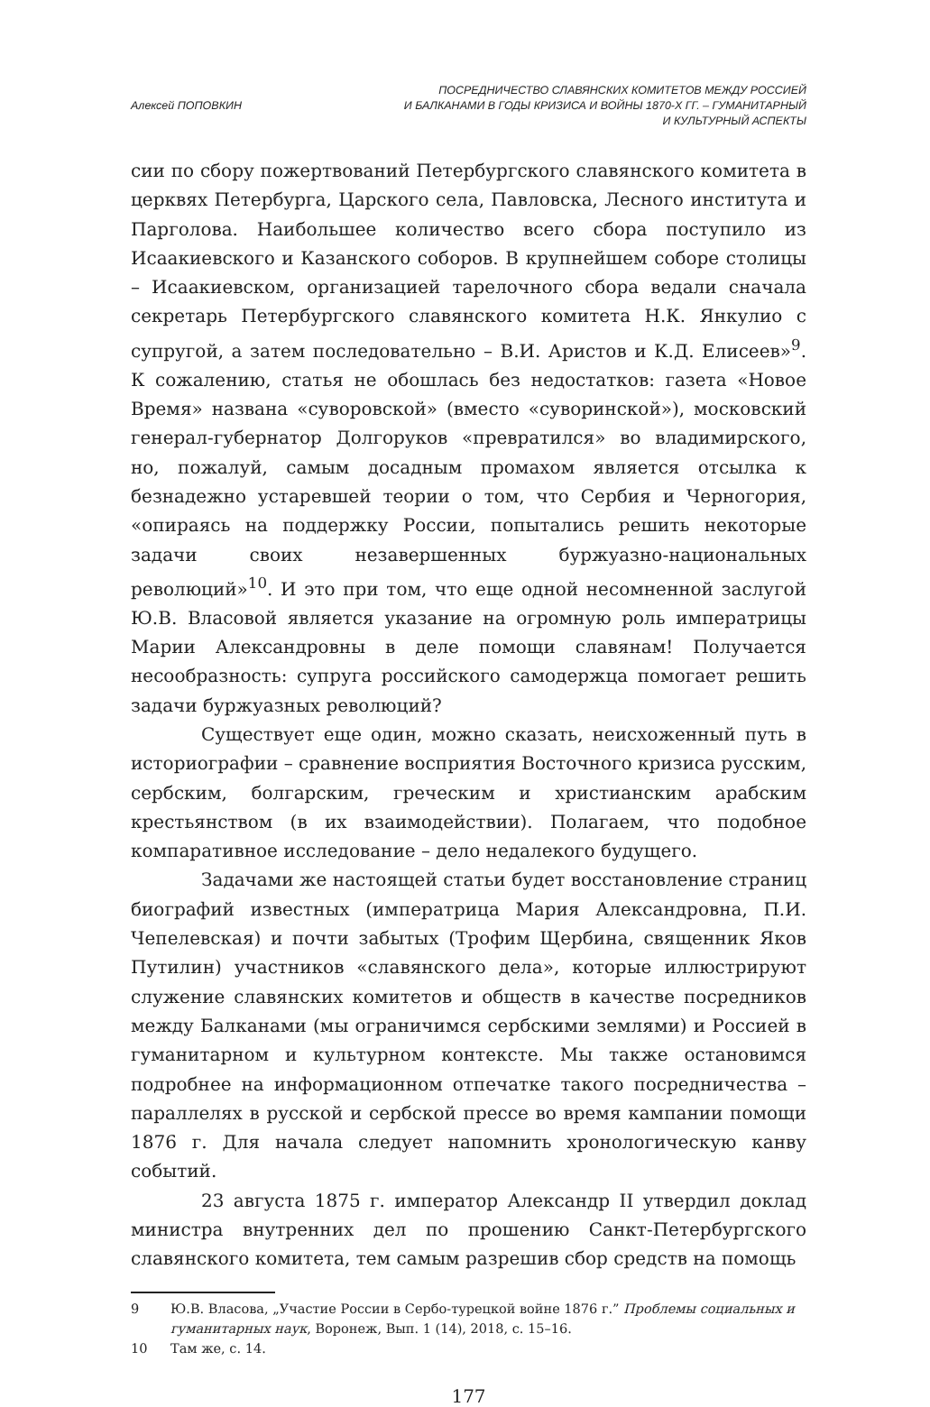Алексей ПОПОВКИН ПОСРЕДНИЧЕСТВО СЛАВЯНСКИХ КОМИТЕТОВ МЕЖДУ РОССИЕЙ
И БАЛКАНАМИ В ГОДЫ КРИЗИСА И ВОЙНЫ 1870-Х ГГ. – ГУМАНИТАРНЫЙ
И КУЛЬТУРНЫЙ АСПЕКТЫ
сии по сбору пожертвований Петербургского славянского комитета в церквях Петербурга, Царского села, Павловска, Лесного института и Парголова. Наибольшее количество всего сбора поступило из Исаакиевского и Казанского соборов. В крупнейшем соборе столицы – Исаакиевском, организацией тарелочного сбора ведали сначала секретарь Петербургского славянского комитета Н.К. Янкулио с супругой, а затем последовательно – В.И. Аристов и К.Д. Елисеев»<sup>9</sup>. К сожалению, статья не обошлась без недостатков: газета «Новое Время» названа «суворовской» (вместо «суворинской»), московский генерал-губернатор Долгоруков «превратился» во владимирского, но, пожалуй, самым досадным промахом является отсылка к безнадежно устаревшей теории о том, что Сербия и Черногория, «опираясь на поддержку России, попытались решить некоторые задачи своих незавершенных буржуазно-национальных революций»<sup>10</sup>. И это при том, что еще одной несомненной заслугой Ю.В. Власовой является указание на огромную роль императрицы Марии Александровны в деле помощи славянам! Получается несообразность: супруга российского самодержца помогает решить задачи буржуазных революций?
Существует еще один, можно сказать, неисхоженный путь в историографии – сравнение восприятия Восточного кризиса русским, сербским, болгарским, греческим и христианским арабским крестьянством (в их взаимодействии). Полагаем, что подобное компаративное исследование – дело недалекого будущего.
Задачами же настоящей статьи будет восстановление страниц биографий известных (императрица Мария Александровна, П.И. Чепелевская) и почти забытых (Трофим Щербина, священник Яков Путилин) участников «славянского дела», которые иллюстрируют служение славянских комитетов и обществ в качестве посредников между Балканами (мы ограничимся сербскими землями) и Россией в гуманитарном и культурном контексте. Мы также остановимся подробнее на информационном отпечатке такого посредничества – параллелях в русской и сербской прессе во время кампании помощи 1876 г. Для начала следует напомнить хронологическую канву событий.
23 августа 1875 г. император Александр II утвердил доклад министра внутренних дел по прошению Санкт-Петербургского славянского комитета, тем самым разрешив сбор средств на помощь
9 Ю.В. Власова, „Участие России в Сербо-турецкой войне 1876 г.” Проблемы социальных и гуманитарных наук, Воронеж, Вып. 1 (14), 2018, с. 15–16.
10 Там же, с. 14.
177